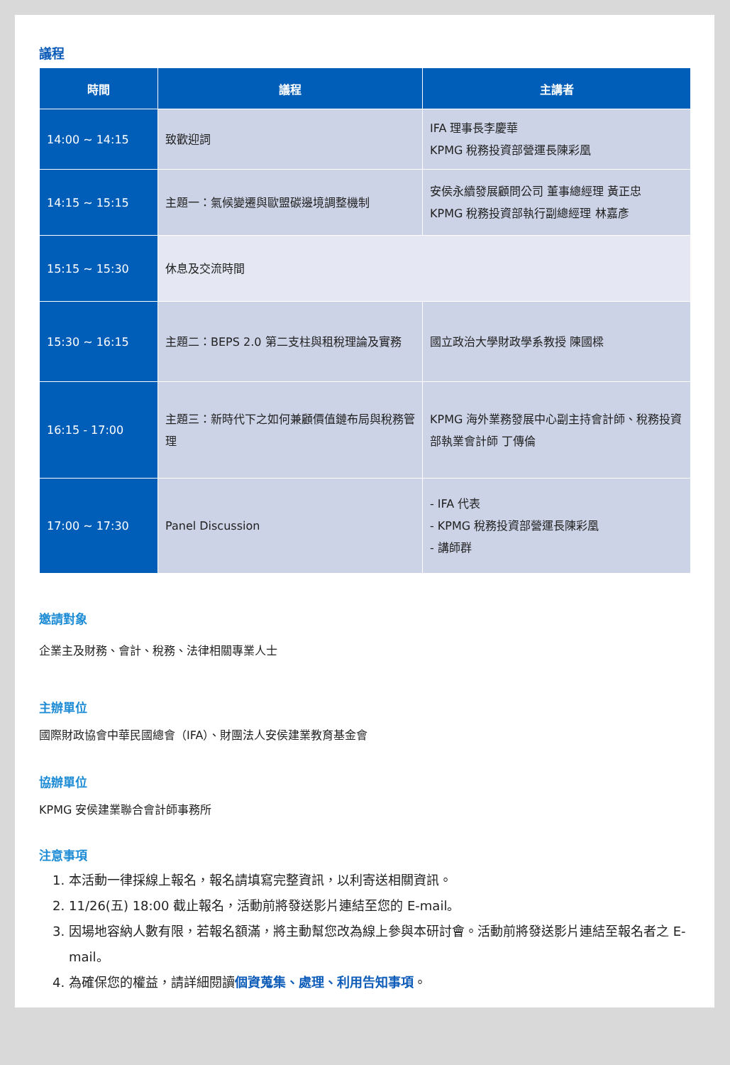議程
| 時間 | 議程 | 主講者 |
| --- | --- | --- |
| 14:00 ~ 14:15 | 致歡迎詞 | IFA 理事長李慶華 KPMG 稅務投資部營運長陳彩凰 |
| 14:15 ~ 15:15 | 主題一：氣候變遷與歐盟碳邊境調整機制 | 安侯永續發展顧問公司 董事總經理 黃正忠 KPMG 稅務投資部執行副總經理 林嘉彥 |
| 15:15 ~ 15:30 | 休息及交流時間 | |
| 15:30 ~ 16:15 | 主題二：BEPS 2.0 第二支柱與租稅理論及實務 | 國立政治大學財政學系教授 陳國樑 |
| 16:15 - 17:00 | 主題三：新時代下之如何兼顧價值鏈布局與稅務管理 | KPMG 海外業務發展中心副主持會計師、稅務投資部執業會計師 丁傳倫 |
| 17:00 ~ 17:30 | Panel Discussion | - IFA 代表 - KPMG 稅務投資部營運長陳彩凰 - 講師群 |
邀請對象
企業主及財務、會計、稅務、法律相關專業人士
主辦單位
國際財政協會中華民國總會（IFA）、財團法人安侯建業教育基金會
協辦單位
KPMG 安侯建業聯合會計師事務所
注意事項
1. 本活動一律採線上報名，報名請填寫完整資訊，以利寄送相關資訊。
2. 11/26(五) 18:00 截止報名，活動前將發送影片連結至您的 E-mail。
3. 因場地容納人數有限，若報名額滿，將主動幫您改為線上參與本研討會。活動前將發送影片連結至報名者之 E-mail。
4. 為確保您的權益，請詳細閱讀個資蒐集、處理、利用告知事項。